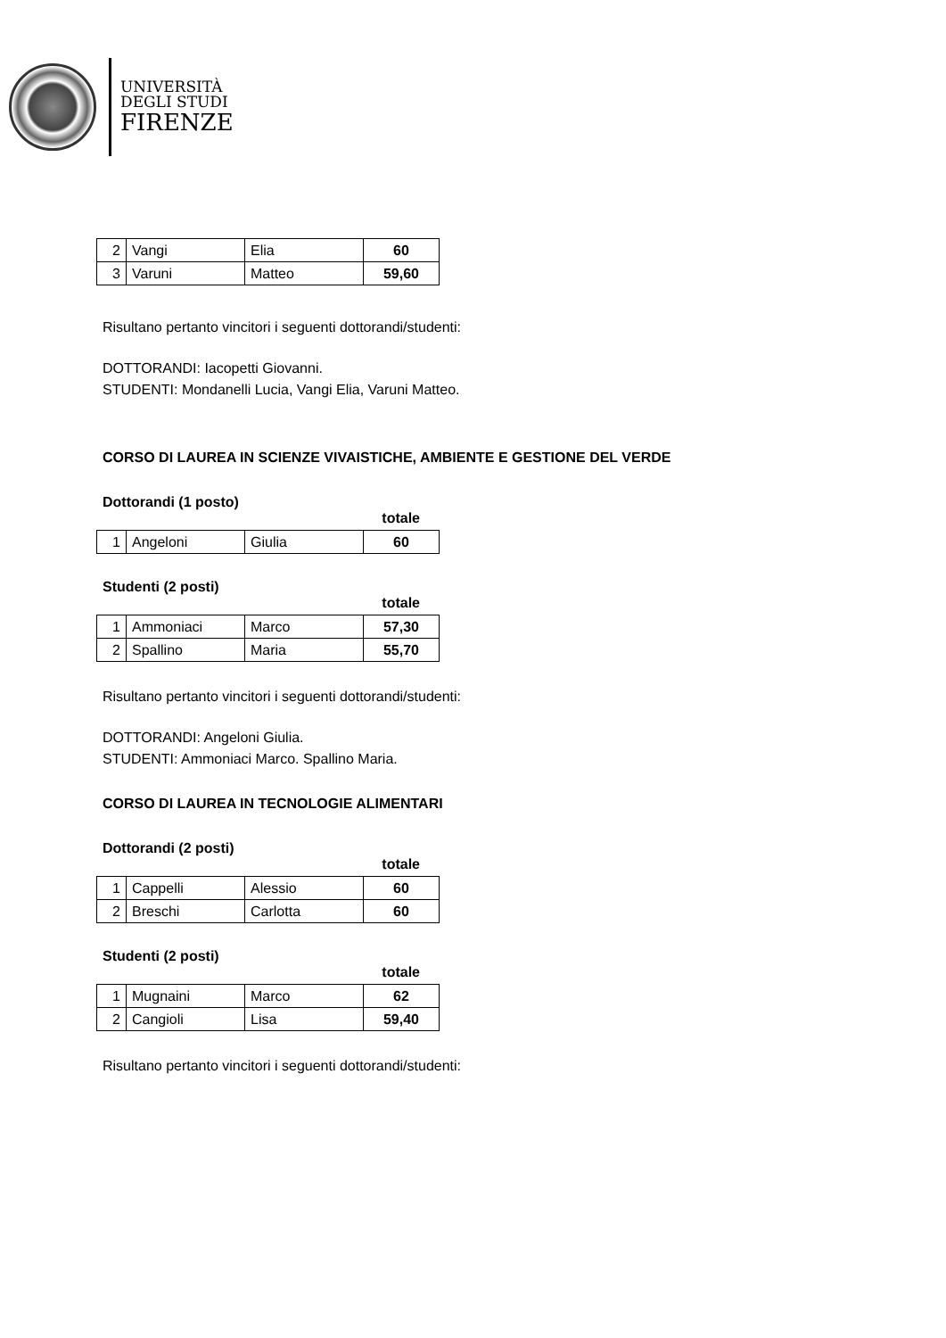UNIVERSITÀ
DEGLI STUDI
FIRENZE
| 2 | Vangi | Elia | 60 |
| 3 | Varuni | Matteo | 59,60 |
Risultano pertanto vincitori i seguenti dottorandi/studenti:
DOTTORANDI: Iacopetti Giovanni.
STUDENTI: Mondanelli Lucia, Vangi Elia, Varuni Matteo.
CORSO DI LAUREA IN SCIENZE VIVAISTICHE, AMBIENTE E GESTIONE DEL VERDE
Dottorandi (1 posto)
totale
| 1 | Angeloni | Giulia | 60 |
Studenti (2 posti)
totale
| 1 | Ammoniaci | Marco | 57,30 |
| 2 | Spallino | Maria | 55,70 |
Risultano pertanto vincitori i seguenti dottorandi/studenti:
DOTTORANDI: Angeloni Giulia.
STUDENTI: Ammoniaci Marco. Spallino Maria.
CORSO DI LAUREA IN TECNOLOGIE ALIMENTARI
Dottorandi (2 posti)
totale
| 1 | Cappelli | Alessio | 60 |
| 2 | Breschi | Carlotta | 60 |
Studenti (2 posti)
totale
| 1 | Mugnaini | Marco | 62 |
| 2 | Cangioli | Lisa | 59,40 |
Risultano pertanto vincitori i seguenti dottorandi/studenti: